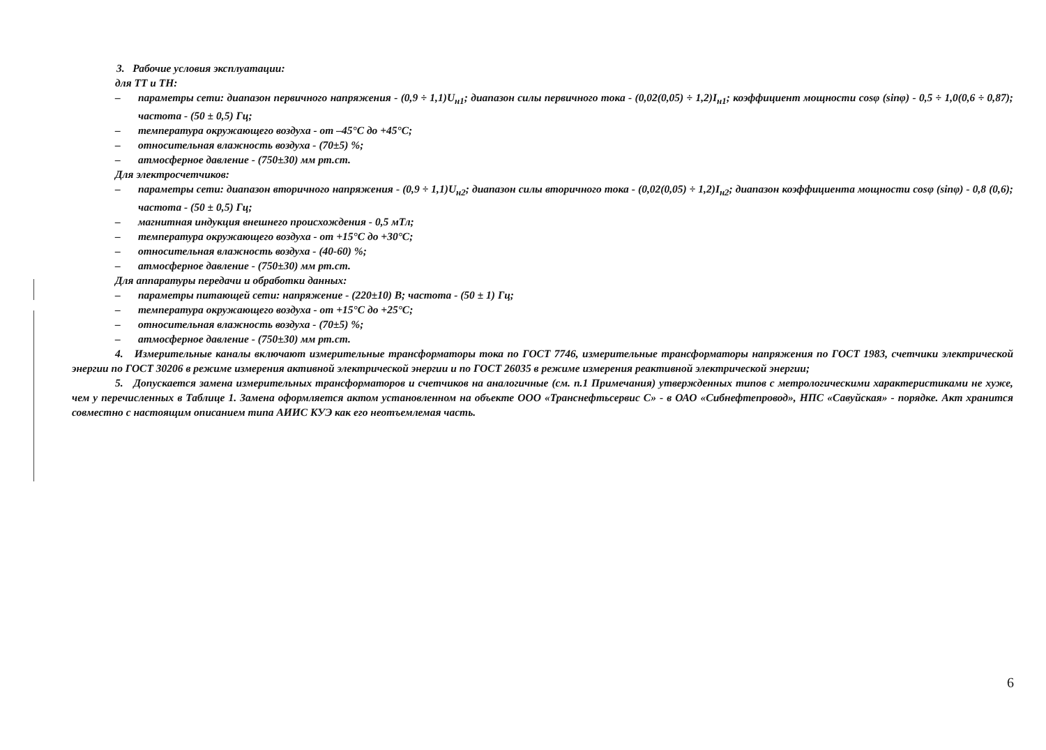3. Рабочие условия эксплуатации:
для ТТ и ТН:
– параметры сети: диапазон первичного напряжения - (0,9 ÷ 1,1)U<sub>н1</sub>; диапазон силы первичного тока - (0,02(0,05) ÷ 1,2)I<sub>н1</sub>; коэффициент мощности cosφ (sinφ) - 0,5 ÷ 1,0(0,6 ÷ 0,87); частота - (50 ± 0,5) Гц;
– температура окружающего воздуха - от –45°С до +45°С;
– относительная влажность воздуха - (70±5) %;
– атмосферное давление - (750±30) мм рт.ст.
Для электросчетчиков:
– параметры сети: диапазон вторичного напряжения - (0,9 ÷ 1,1)U<sub>н2</sub>; диапазон силы вторичного тока - (0,02(0,05) ÷ 1,2)I<sub>н2</sub>; диапазон коэффициента мощности cosφ (sinφ) - 0,8 (0,6); частота - (50 ± 0,5) Гц;
– магнитная индукция внешнего происхождения - 0,5 мТл;
– температура окружающего воздуха - от +15°С до +30°С;
– относительная влажность воздуха - (40-60) %;
– атмосферное давление - (750±30) мм рт.ст.
Для аппаратуры передачи и обработки данных:
– параметры питающей сети: напряжение - (220±10) В; частота - (50 ± 1) Гц;
– температура окружающего воздуха - от +15°С до +25°С;
– относительная влажность воздуха - (70±5) %;
– атмосферное давление - (750±30) мм рт.ст.
4. Измерительные каналы включают измерительные трансформаторы тока по ГОСТ 7746, измерительные трансформаторы напряжения по ГОСТ 1983, счетчики электрической энергии по ГОСТ 30206 в режиме измерения активной электрической энергии и по ГОСТ 26035 в режиме измерения реактивной электрической энергии;
5. Допускается замена измерительных трансформаторов и счетчиков на аналогичные (см. п.1 Примечания) утвержденных типов с метрологическими характеристиками не хуже, чем у перечисленных в Таблице 1. Замена оформляется актом установленном на объекте ООО «Транснефтьсервис С» - в ОАО «Сибнефтепровод», НПС «Савуйская» - порядке. Акт хранится совместно с настоящим описанием типа АИИС КУЭ как его неотъемлемая часть.
6